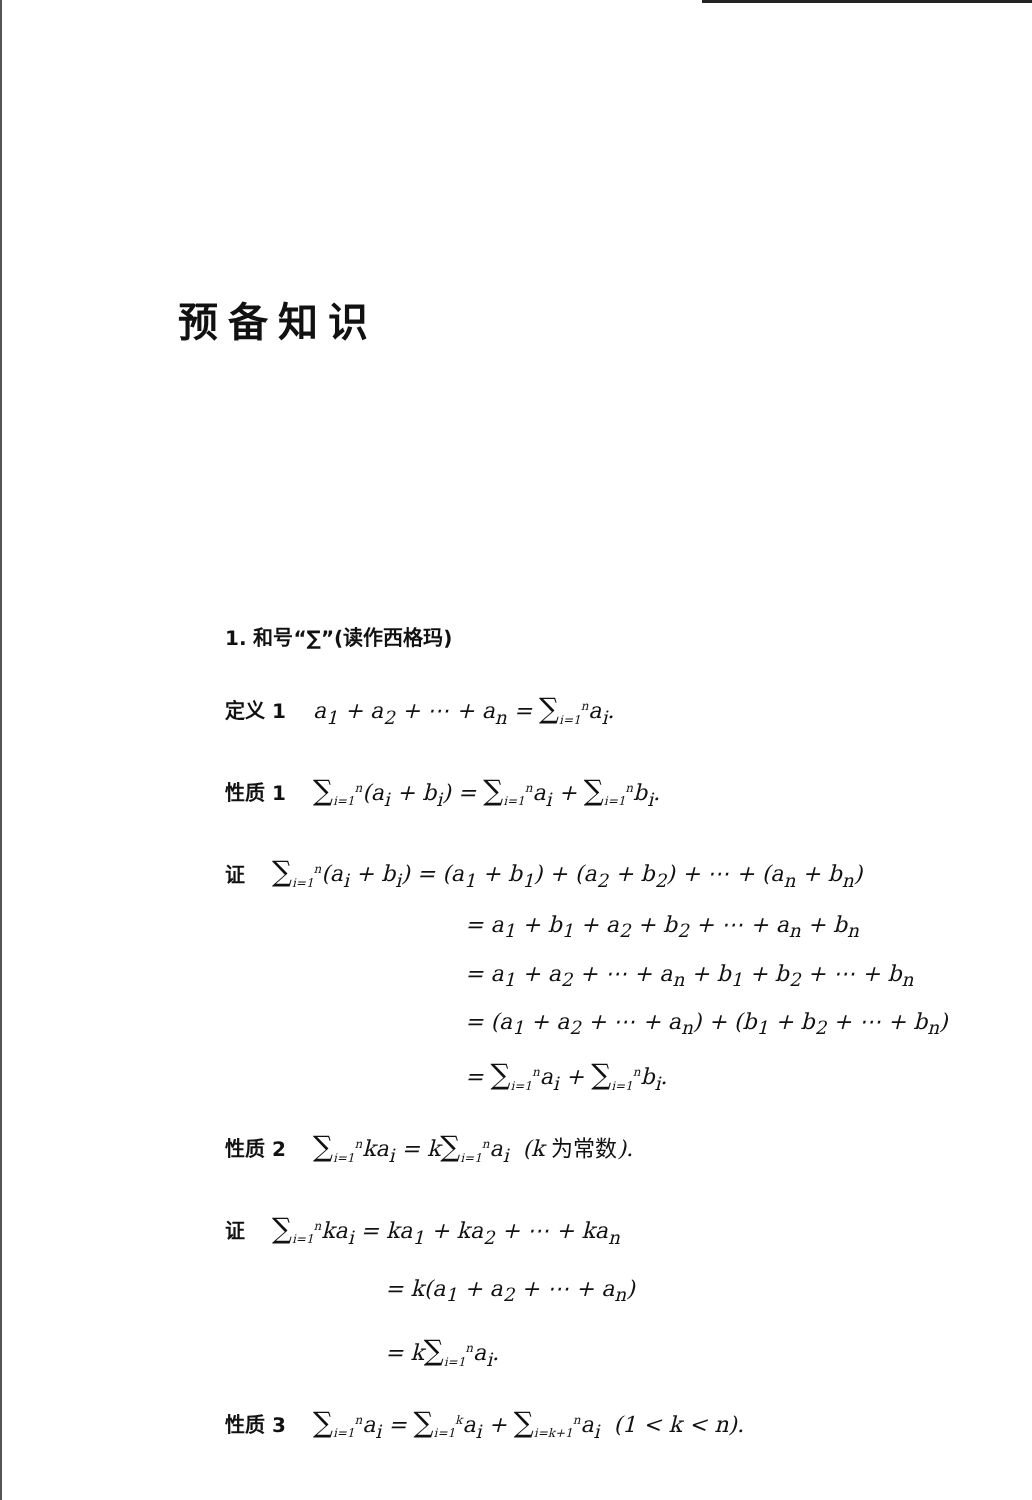预备知识
1. 和号“∑”(读作西格玛)
定义 1 a<sub>1</sub> + a<sub>2</sub> + ⋯ + a<sub>n</sub> = ∑<sub>i=1</sub><sup>n</sup>a<sub>i</sub>.
性质 1 ∑<sub>i=1</sub><sup>n</sup>(a<sub>i</sub> + b<sub>i</sub>) = ∑<sub>i=1</sub><sup>n</sup>a<sub>i</sub> + ∑<sub>i=1</sub><sup>n</sup>b<sub>i</sub>.
证 ∑<sub>i=1</sub><sup>n</sup>(a<sub>i</sub> + b<sub>i</sub>) = (a<sub>1</sub> + b<sub>1</sub>) + (a<sub>2</sub> + b<sub>2</sub>) + ⋯ + (a<sub>n</sub> + b<sub>n</sub>)
= a<sub>1</sub> + b<sub>1</sub> + a<sub>2</sub> + b<sub>2</sub> + ⋯ + a<sub>n</sub> + b<sub>n</sub>
= a<sub>1</sub> + a<sub>2</sub> + ⋯ + a<sub>n</sub> + b<sub>1</sub> + b<sub>2</sub> + ⋯ + b<sub>n</sub>
= (a<sub>1</sub> + a<sub>2</sub> + ⋯ + a<sub>n</sub>) + (b<sub>1</sub> + b<sub>2</sub> + ⋯ + b<sub>n</sub>)
= ∑<sub>i=1</sub><sup>n</sup>a<sub>i</sub> + ∑<sub>i=1</sub><sup>n</sup>b<sub>i</sub>.
性质 2 ∑<sub>i=1</sub><sup>n</sup>ka<sub>i</sub> = k∑<sub>i=1</sub><sup>n</sup>a<sub>i</sub> (k 为常数).
证 ∑<sub>i=1</sub><sup>n</sup>ka<sub>i</sub> = ka<sub>1</sub> + ka<sub>2</sub> + ⋯ + ka<sub>n</sub>
= k(a<sub>1</sub> + a<sub>2</sub> + ⋯ + a<sub>n</sub>)
= k∑<sub>i=1</sub><sup>n</sup>a<sub>i</sub>.
性质 3 ∑<sub>i=1</sub><sup>n</sup>a<sub>i</sub> = ∑<sub>i=1</sub><sup>k</sup>a<sub>i</sub> + ∑<sub>i=k+1</sub><sup>n</sup>a<sub>i</sub> (1 < k < n).